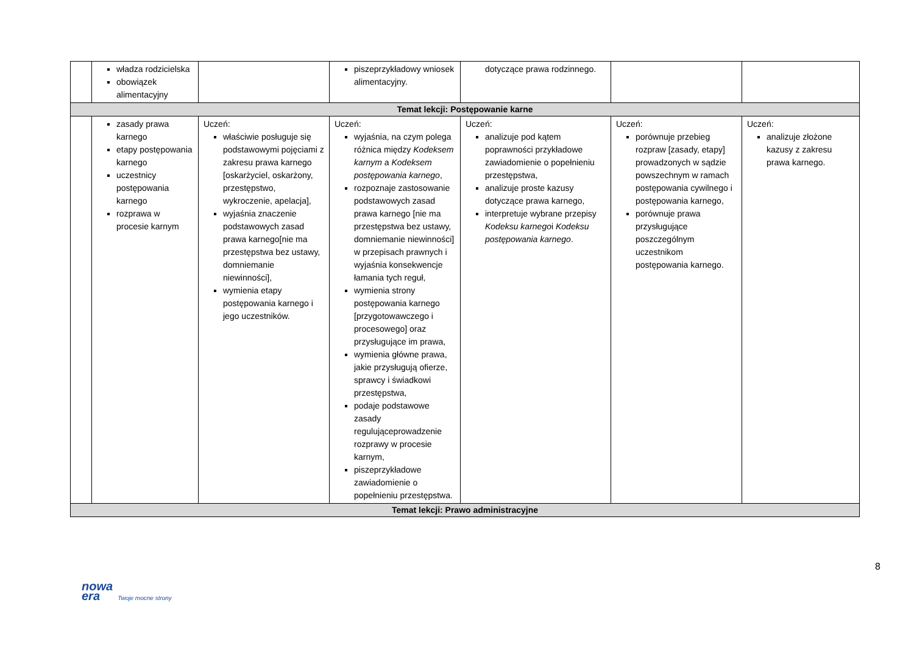| | władza rodzicielska obowiązek alimentacyjny | | piszeprzykładowy wniosek alimentacyjny. | dotyczące prawa rodzinnego. | | |
| Temat lekcji: Postępowanie karne | | | | | | |
| | zasady prawa karnego etapy postępowania karnego uczestnicy postępowania karnego rozprawa w procesie karnym | Uczeń: właściwie posługuje się podstawowymi pojęciami z zakresu prawa karnego [oskarżyciel, oskarżony, przestępstwo, wykroczenie, apelacja], wyjaśnia znaczenie podstawowych zasad prawa karnego[nie ma przestępstwa bez ustawy, domniemanie niewinności], wymienia etapy postępowania karnego i jego uczestników. | Uczeń: wyjaśnia, na czym polega różnica między Kodeksem karnym a Kodeksem postępowania karnego , rozpoznaje zastosowanie podstawowych zasad prawa karnego [nie ma przestępstwa bez ustawy, domniemanie niewinności] w przepisach prawnych i wyjaśnia konsekwencje łamania tych reguł, wymienia strony postępowania karnego [przygotowawczego i procesowego] oraz przysługujące im prawa, wymienia główne prawa, jakie przysługują ofierze, sprawcy i świadkowi przestępstwa, podaje podstawowe zasady regulująceprowadzenie rozprawy w procesie karnym, piszeprzykładowe zawiadomienie o popełnieniu przestępstwa. | Uczeń: analizuje pod kątem poprawności przykładowe zawiadomienie o popełnieniu przestępstwa, analizuje proste kazusy dotyczące prawa karnego, interpretuje wybrane przepisy Kodeksu karnego i Kodeksu postępowania karnego . | Uczeń: porównuje przebieg rozpraw [zasady, etapy] prowadzonych w sądzie powszechnym w ramach postępowania cywilnego i postępowania karnego, porównuje prawa przysługujące poszczególnym uczestnikom postępowania karnego. | Uczeń: analizuje złożone kazusy z zakresu prawa karnego. |
| Temat lekcji: Prawo administracyjne | | | | | | |
8
nowa
era Twoje mocne strony